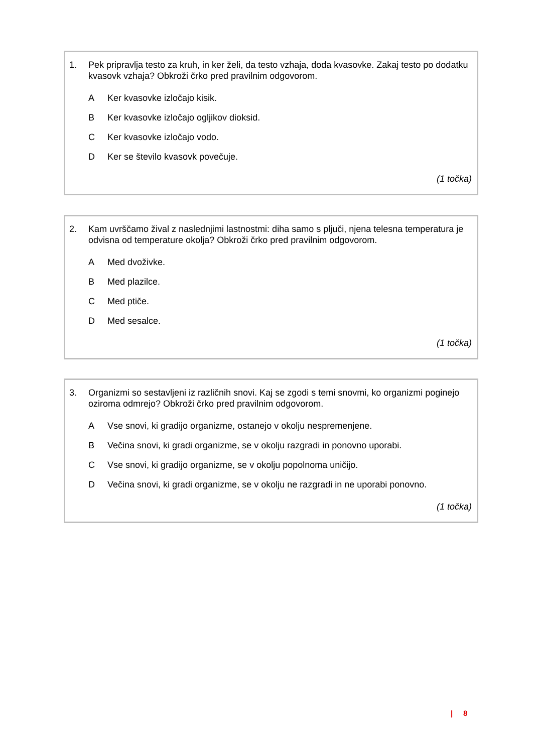1. Pek pripravlja testo za kruh, in ker želi, da testo vzhaja, doda kvasovke. Zakaj testo po dodatku kvasovk vzhaja? Obkroži črko pred pravilnim odgovorom.
A Ker kvasovke izločajo kisik.
B Ker kvasovke izločajo ogljikov dioksid.
C Ker kvasovke izločajo vodo.
D Ker se število kvasovk povečuje.
(1 točka)
2. Kam uvrščamo žival z naslednjimi lastnostmi: diha samo s pljuči, njena telesna temperatura je odvisna od temperature okolja? Obkroži črko pred pravilnim odgovorom.
A Med dvoživke.
B Med plazilce.
C Med ptiče.
D Med sesalce.
(1 točka)
3. Organizmi so sestavljeni iz različnih snovi. Kaj se zgodi s temi snovmi, ko organizmi poginejo oziroma odmrejo? Obkroži črko pred pravilnim odgovorom.
A Vse snovi, ki gradijo organizme, ostanejo v okolju nespremenjene.
B Večina snovi, ki gradi organizme, se v okolju razgradi in ponovno uporabi.
C Vse snovi, ki gradijo organizme, se v okolju popolnoma uničijo.
D Večina snovi, ki gradi organizme, se v okolju ne razgradi in ne uporabi ponovno.
(1 točka)
| 8